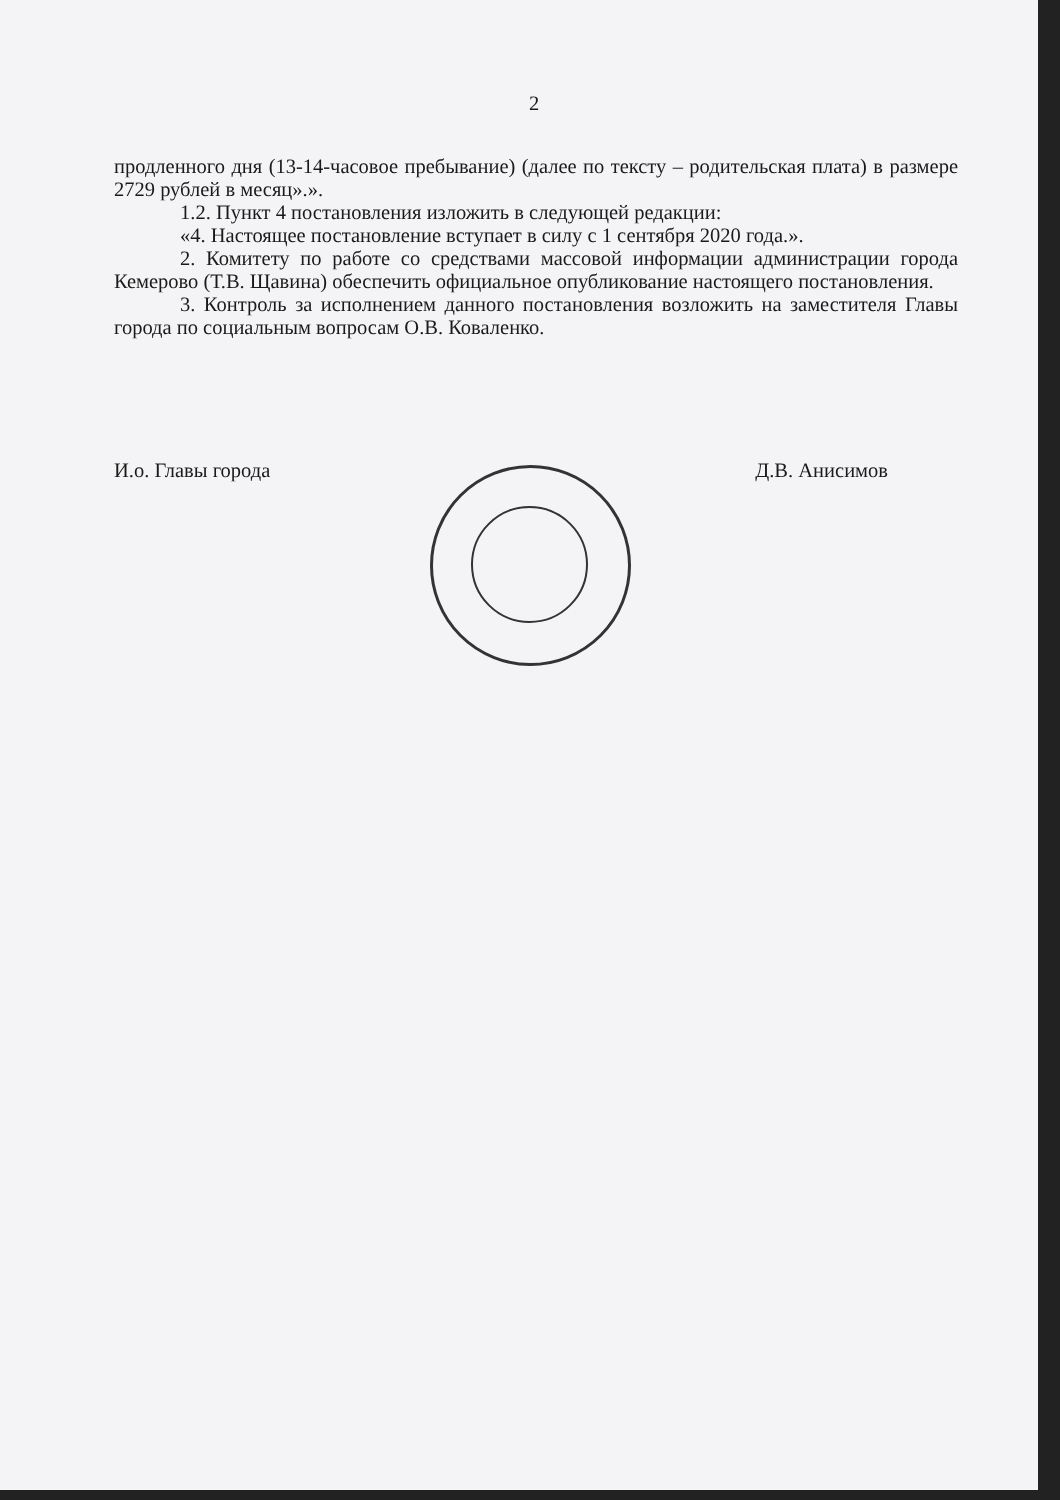2
продленного дня (13-14-часовое пребывание) (далее по тексту – родительская плата) в размере 2729 рублей в месяц».».
1.2. Пункт 4 постановления изложить в следующей редакции:
«4. Настоящее постановление вступает в силу с 1 сентября 2020 года.».
2. Комитету по работе со средствами массовой информации администрации города Кемерово (Т.В. Щавина) обеспечить официальное опубликование настоящего постановления.
3. Контроль за исполнением данного постановления возложить на заместителя Главы города по социальным вопросам О.В. Коваленко.
И.о. Главы города Д.В. Анисимов